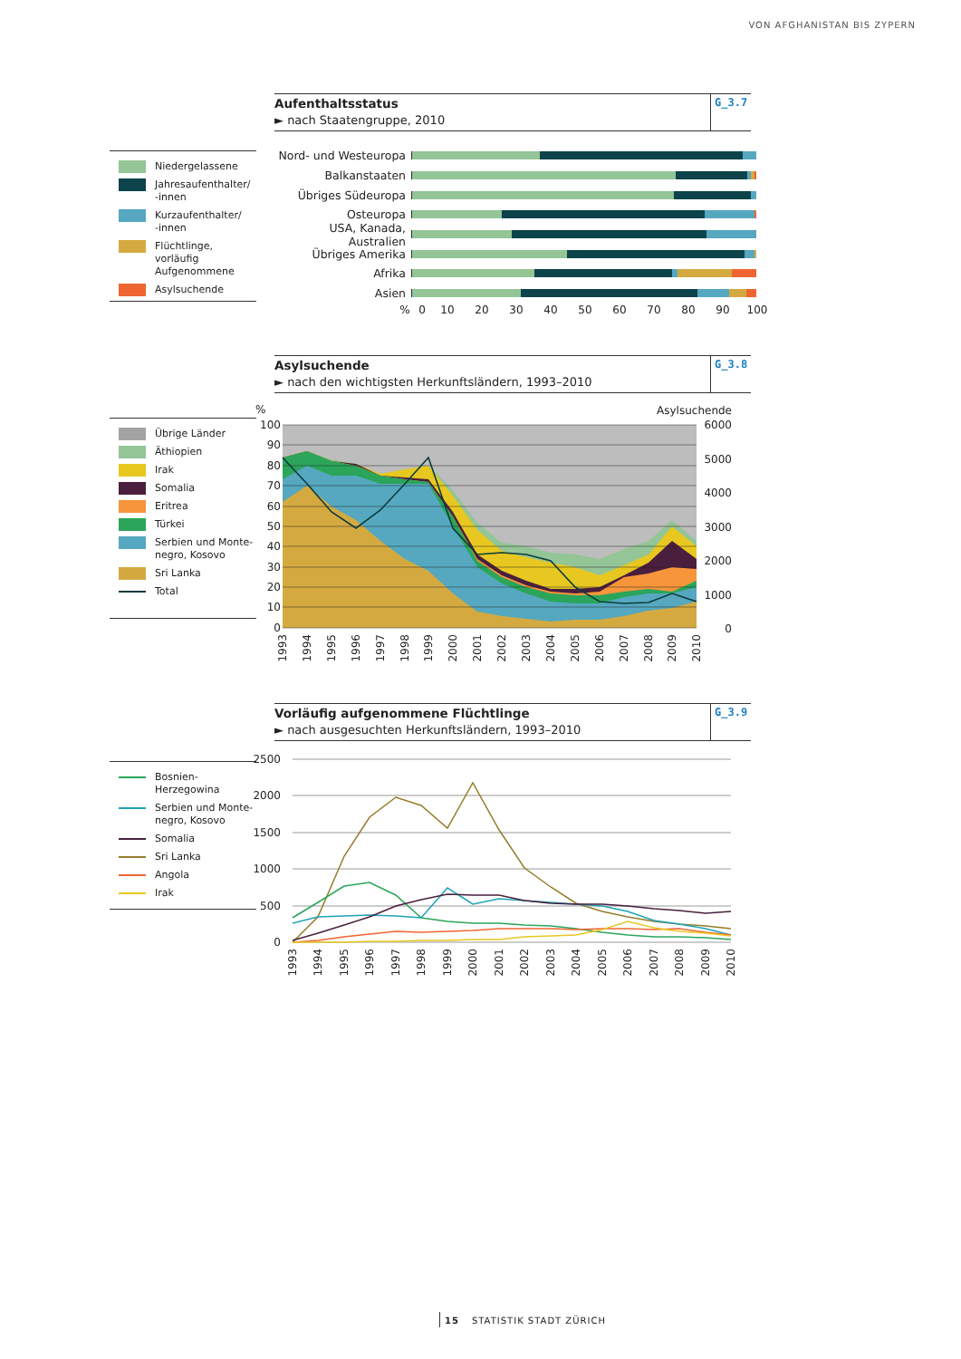VON AFGHANISTAN BIS ZYPERN
Aufenthaltsstatus
► nach Staatengruppe, 2010
G_3.7
Niedergelassene
Jahresaufenthalter/
-innen
Kurzaufenthalter/
-innen
Flüchtlinge, vorläufig Aufgenommene
Asylsuchende
Nord- und Westeuropa
Balkanstaaten
Übriges Südeuropa
Osteuropa
USA, Kanada, Australien
Übriges Amerika
Afrika
Asien
% 0 10 20 30 40 50 60 70 80 90 100
Asylsuchende
► nach den wichtigsten Herkunftsländern, 1993–2010
G_3.8
Übrige Länder
Äthiopien
Irak
Somalia
Eritrea
Türkei
Serbien und Monte-
negro, Kosovo
Sri Lanka
Total
%
Asylsuchende
100
90
80
70
60
50
40
30
20
10
0
6000
5000
4000
3000
2000
1000
0
1993
1994
1995
1996
1997
1998
1999
2000
2001
2002
2003
2004
2005
2006
2007
2008
2009
2010
Vorläufig aufgenommene Flüchtlinge
► nach ausgesuchten Herkunftsländern, 1993–2010
G_3.9
Bosnien-Herzegowina
Serbien und Monte-
negro, Kosovo
Somalia
Sri Lanka
Angola
Irak
2500
2000
1500
1000
500
0
1993
1994
1995
1996
1997
1998
1999
2000
2001
2002
2003
2004
2005
2006
2007
2008
2009
2010
15 STATISTIK STADT ZÜRICH